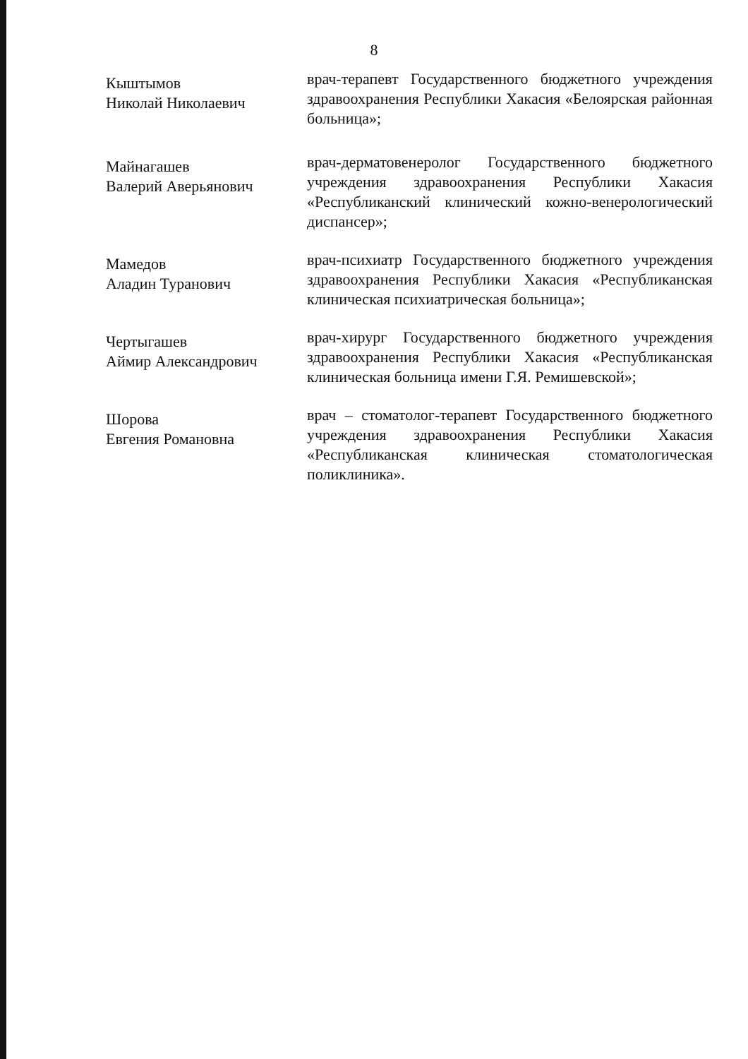8
Кыштымов
Николай Николаевич
врач-терапевт Государственного бюджетного учреждения здравоохранения Республики Хакасия «Белоярская районная больница»;
Майнагашев
Валерий Аверьянович
врач-дерматовенеролог Государственного бюджетного учреждения здравоохранения Республики Хакасия «Республиканский клинический кожно-венерологический диспансер»;
Мамедов
Аладин Туранович
врач-психиатр Государственного бюджетного учреждения здравоохранения Республики Хакасия «Республиканская клиническая психиатрическая больница»;
Чертыгашев
Аймир Александрович
врач-хирург Государственного бюджетного учреждения здравоохранения Республики Хакасия «Республиканская клиническая больница имени Г.Я. Ремишевской»;
Шорова
Евгения Романовна
врач – стоматолог-терапевт Государственного бюджетного учреждения здравоохранения Республики Хакасия «Республиканская клиническая стоматологическая поликлиника».